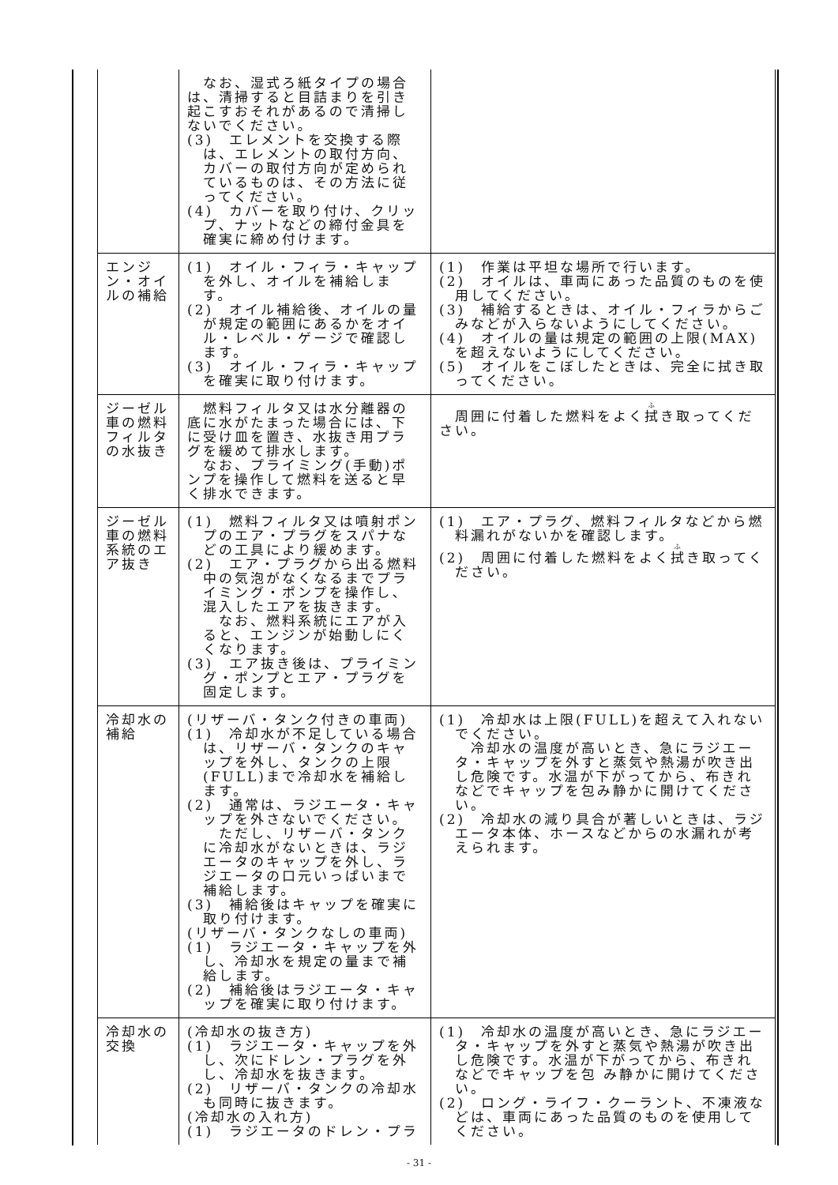| | なお、湿式ろ紙タイプの場合は、清掃すると目詰まりを引き起こすおそれがあるので清掃しないでください。 (3) エレメントを交換する際は、エレメントの取付方向、カバーの取付方向が定められているものは、その方法に従ってください。 (4) カバーを取り付け、クリップ、ナットなどの締付金具を確実に締め付けます。 | |
| エンジン・オイルの補給 | (1) オイル・フィラ・キャップを外し、オイルを補給します。 (2) オイル補給後、オイルの量が規定の範囲にあるかをオイル・レベル・ゲージで確認します。 (3) オイル・フィラ・キャップを確実に取り付けます。 | (1) 作業は平坦な場所で行います。 (2) オイルは、車両にあった品質のものを使用してください。 (3) 補給するときは、オイル・フィラからごみなどが入らないようにしてください。 (4) オイルの量は規定の範囲の上限(MAX)を超えないようにしてください。 (5) オイルをこぼしたときは、完全に拭き取ってください。 |
| ジーゼル車の燃料フィルタの水抜き | 燃料フィルタ又は水分離器の底に水がたまった場合には、下に受け皿を置き、水抜き用プラグを緩めて排水します。 なお、プライミング(手動)ポンプを操作して燃料を送ると早く排水できます。 | 周囲に付着した燃料をよく 拭 き取ってください。 |
| ジーゼル車の燃料系統のエア抜き | (1) 燃料フィルタ又は噴射ポンプのエア・プラグをスパナなどの工具により緩めます。 (2) エア・プラグから出る燃料中の気泡がなくなるまでプライミング・ポンプを操作し、混入したエアを抜きます。 なお、燃料系統にエアが入ると、エンジンが始動しにくくなります。 (3) エア抜き後は、プライミング・ポンプとエア・プラグを固定します。 | (1) エア・プラグ、燃料フィルタなどから燃料漏れがないかを確認します。 (2) 周囲に付着した燃料をよく 拭 き取ってください。 |
| 冷却水の補給 | (リザーバ・タンク付きの車両) (1) 冷却水が不足している場合は、リザーバ・タンクのキャップを外し、タンクの上限(FULL)まで冷却水を補給します。 (2) 通常は、ラジエータ・キャップを外さないでください。 ただし、リザーバ・タンクに冷却水がないときは、ラジエータのキャップを外し、ラジエータの口元いっぱいまで補給します。 (3) 補給後はキャップを確実に取り付けます。 (リザーバ・タンクなしの車両) (1) ラジエータ・キャップを外し、冷却水を規定の量まで補給します。 (2) 補給後はラジエータ・キャップを確実に取り付けます。 | (1) 冷却水は上限(FULL)を超えて入れないでください。 冷却水の温度が高いとき、急にラジエータ・キャップを外すと蒸気や熱湯が吹き出し危険です。水温が下がってから、布きれなどでキャップを包み静かに開けてください。 (2) 冷却水の減り具合が著しいときは、ラジエータ本体、ホースなどからの水漏れが考えられます。 |
| 冷却水の交換 | (冷却水の抜き方) (1) ラジエータ・キャップを外し、次にドレン・プラグを外し、冷却水を抜きます。 (2) リザーバ・タンクの冷却水も同時に抜きます。 (冷却水の入れ方) (1) ラジエータのドレン・プラ | (1) 冷却水の温度が高いとき、急にラジエータ・キャップを外すと蒸気や熱湯が吹き出し危険です。水温が下がってから、布きれなどでキャップを包 み静かに開けてください。 (2) ロング・ライフ・クーラント、不凍液などは、車両にあった品質のものを使用してください。 |
- 31 -